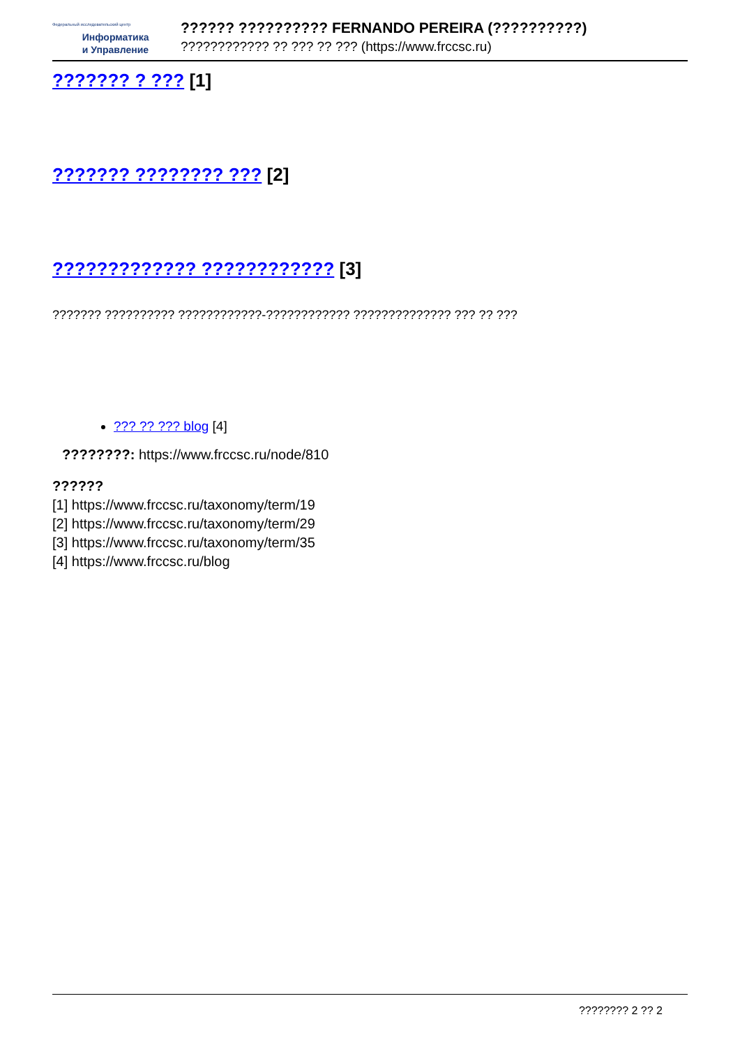Федеральный исследовательский центр
Информатика
и Управление
?????? ?????????? FERNANDO PEREIRA (??????????)
???????????? ?? ??? ?? ??? (https://www.frccsc.ru)
??????? ? ??? [1]
??????? ???????? ??? [2]
????????????? ???????????? [3]
??????? ?????????? ????????????-???????????? ?????????????? ??? ?? ???
??? ?? ??? blog [4]
????????: https://www.frccsc.ru/node/810
??????
[1] https://www.frccsc.ru/taxonomy/term/19
[2] https://www.frccsc.ru/taxonomy/term/29
[3] https://www.frccsc.ru/taxonomy/term/35
[4] https://www.frccsc.ru/blog
???????? 2 ?? 2